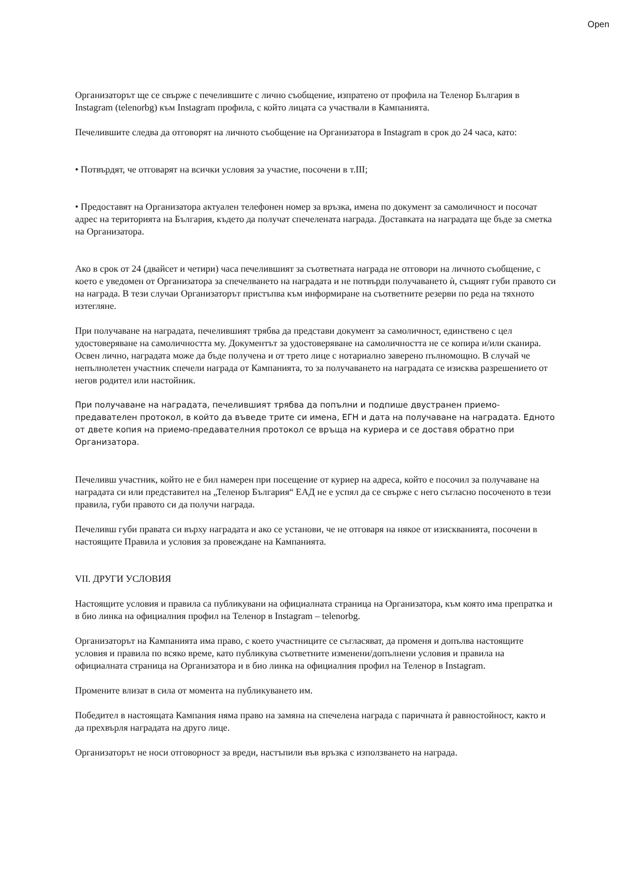Open
Организаторът ще се свърже с печелившите с лично съобщение, изпратено от профила на Теленор България в Instagram (telenorbg) към Instagram профила, с който лицата са участвали в Кампанията.
Печелившите следва да отговорят на личното съобщение на Организатора в Instagram в срок до 24 часа, като:
• Потвърдят, че отговарят на всички условия за участие, посочени в т.III;
• Предоставят на Организатора актуален телефонен номер за връзка, имена по документ за самоличност и посочат адрес на територията на България, където да получат спечелената награда. Доставката на наградата ще бъде за сметка на Организатора.
Ако в срок от 24 (двайсет и четири) часа печелившият за съответната награда не отговори на личното съобщение, с което е уведомен от Организатора за спечелването на наградата и не потвърди получаването ѝ, същият губи правото си на награда. В тези случаи Организаторът пристъпва към информиране на съответните резерви по реда на тяхното изтегляне.
При получаване на наградата, печелившият трябва да представи документ за самоличност, единствено с цел удостоверяване на самоличността му. Документът за удостоверяване на самоличността не се копира и/или сканира. Освен лично, наградата може да бъде получена и от трето лице с нотариално заверено пълномощно. В случай че непълнолетен участник спечели награда от Кампанията, то за получаването на наградата се изисква разрешението от негов родител или настойник.
При получаване на наградата, печелившият трябва да попълни и подпише двустранен приемо-предавателен протокол, в който да въведе трите си имена, ЕГН и дата на получаване на наградата. Едното от двете копия на приемо-предавателния протокол се връща на куриера и се доставя обратно при Организатора.
Печеливш участник, който не е бил намерен при посещение от куриер на адреса, който е посочил за получаване на наградата си или представител на „Теленор България“ ЕАД не е успял да се свърже с него съгласно посоченото в тези правила, губи правото си да получи награда.
Печеливш губи правата си върху наградата и ако се установи, че не отговаря на някое от изискванията, посочени в настоящите Правила и условия за провеждане на Кампанията.
VII. ДРУГИ УСЛОВИЯ
Настоящите условия и правила са публикувани на официалната страница на Организатора, към която има препратка и в био линка на официалния профил на Теленор в Instagram – telenorbg.
Организаторът на Кампанията има право, с което участниците се съгласяват, да променя и допълва настоящите условия и правила по всяко време, като публикува съответните изменени/допълнени условия и правила на официалната страница на Организатора и в био линка на официалния профил на Теленор в Instagram.
Промените влизат в сила от момента на публикуването им.
Победител в настоящата Кампания няма право на замяна на спечелена награда с паричната ѝ равностойност, както и да прехвърля наградата на друго лице.
Организаторът не носи отговорност за вреди, настъпили във връзка с използването на награда.